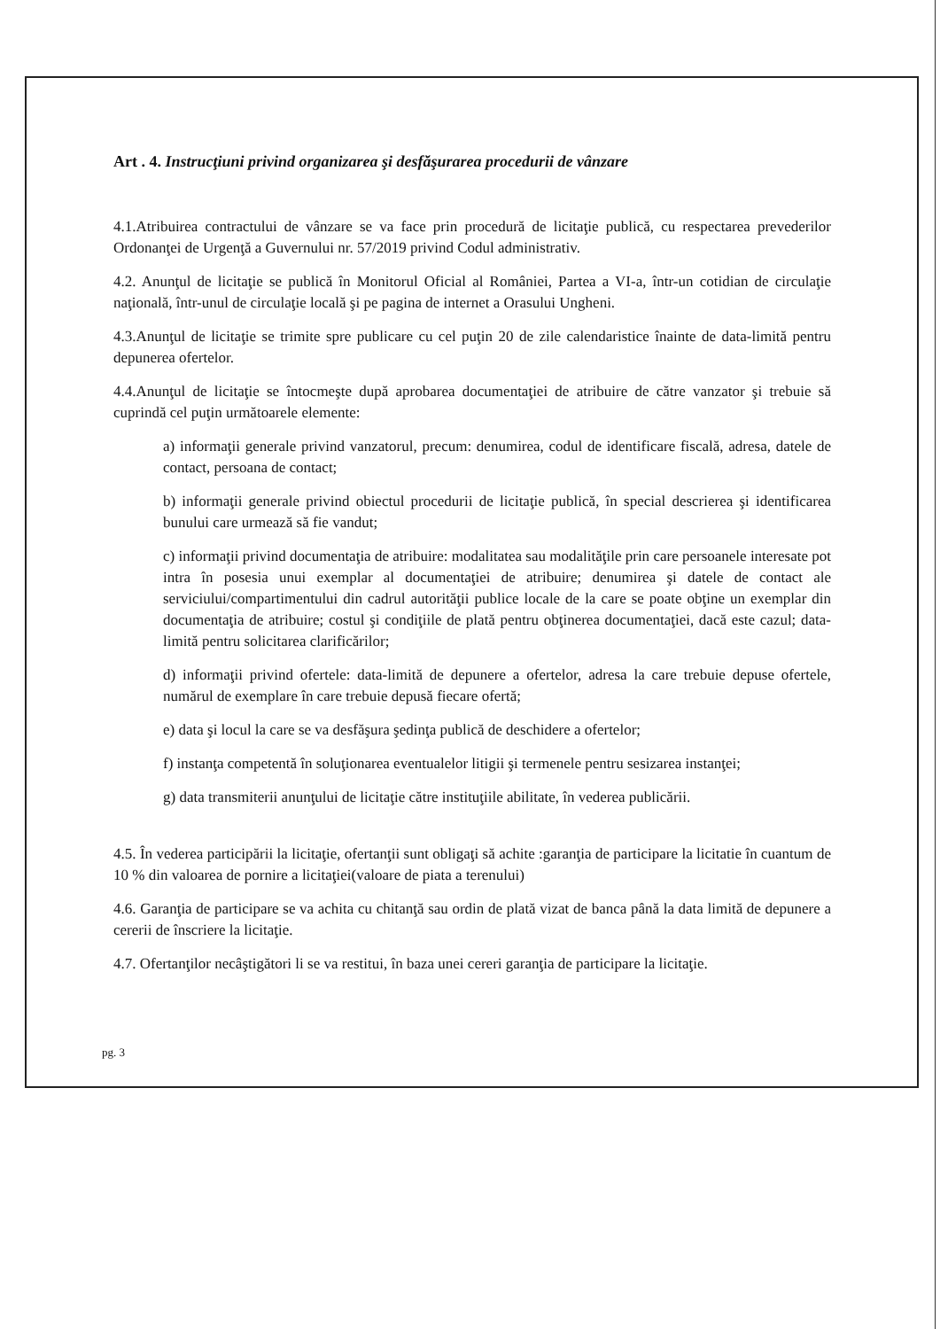Art . 4. Instrucţiuni privind organizarea şi desfăşurarea procedurii de vânzare
4.1.Atribuirea contractului de vânzare se va face prin procedură de licitaţie publică, cu respectarea prevederilor Ordonanţei de Urgenţă a Guvernului nr. 57/2019 privind Codul administrativ.
4.2. Anunţul de licitaţie se publică în Monitorul Oficial al României, Partea a VI-a, într-un cotidian de circulaţie naţională, într-unul de circulaţie locală şi pe pagina de internet a Orasului Ungheni.
4.3.Anunţul de licitaţie se trimite spre publicare cu cel puţin 20 de zile calendaristice înainte de data-limită pentru depunerea ofertelor.
4.4.Anunţul de licitaţie se întocmeşte după aprobarea documentaţiei de atribuire de către vanzator şi trebuie să cuprindă cel puţin următoarele elemente:
a) informaţii generale privind vanzatorul, precum: denumirea, codul de identificare fiscală, adresa, datele de contact, persoana de contact;
b) informaţii generale privind obiectul procedurii de licitaţie publică, în special descrierea şi identificarea bunului care urmează să fie vandut;
c) informaţii privind documentaţia de atribuire: modalitatea sau modalităţile prin care persoanele interesate pot intra în posesia unui exemplar al documentaţiei de atribuire; denumirea şi datele de contact ale serviciului/compartimentului din cadrul autorităţii publice locale de la care se poate obţine un exemplar din documentaţia de atribuire; costul şi condiţiile de plată pentru obţinerea documentaţiei, dacă este cazul; data-limită pentru solicitarea clarificărilor;
d) informaţii privind ofertele: data-limită de depunere a ofertelor, adresa la care trebuie depuse ofertele, numărul de exemplare în care trebuie depusă fiecare ofertă;
e) data şi locul la care se va desfăşura şedinţa publică de deschidere a ofertelor;
f) instanţa competentă în soluţionarea eventualelor litigii şi termenele pentru sesizarea instanţei;
g) data transmiterii anunţului de licitaţie către instituţiile abilitate, în vederea publicării.
4.5. În vederea participării la licitaţie, ofertanţii sunt obligaţi să achite :garanţia de participare la licitatie în cuantum de 10 % din valoarea de pornire a licitaţiei(valoare de piata a terenului)
4.6. Garanţia de participare se va achita cu chitanţă sau ordin de plată vizat de banca până la data limită de depunere a cererii de înscriere la licitaţie.
4.7. Ofertanţilor necâştigători li se va restitui, în baza unei cereri garanţia de participare la licitaţie.
pg. 3